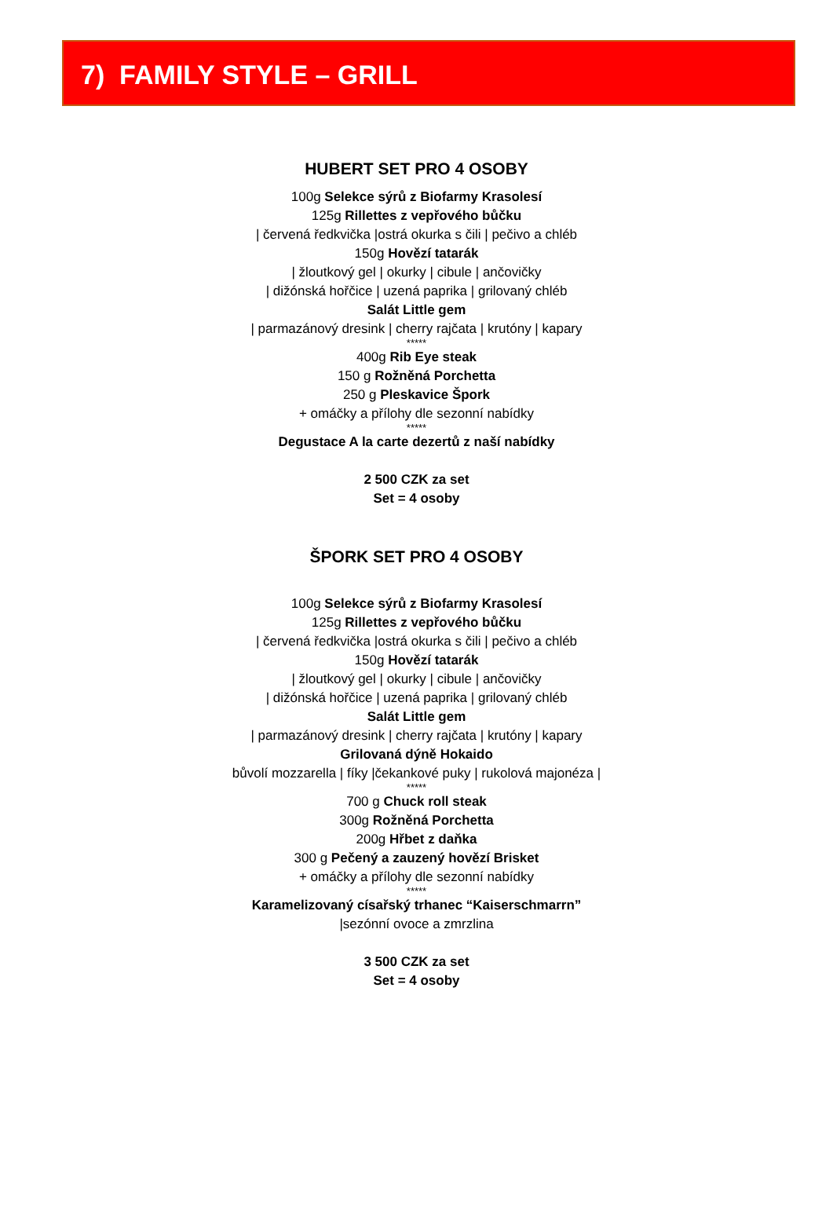7) FAMILY STYLE – GRILL
HUBERT SET PRO 4 OSOBY
100g Selekce sýrů z Biofarmy Krasolesí
125g Rillettes z vepřového bůčku
| červená ředkvička |ostrá okurka s čili | pečivo a chléb
150g Hovězí tatarák
| žloutkový gel | okurky | cibule | ančovičky
| dižónská hořčice | uzená paprika | grilovaný chléb
Salát Little gem
| parmazánový dresink | cherry rajčata | krutóny | kapary
*****
400g Rib Eye steak
150 g Rožněná Porchetta
250 g Pleskavice Špork
+ omáčky a přílohy dle sezonní nabídky
*****
Degustace A la carte dezertů z naší nabídky
2 500 CZK za set
Set = 4 osoby
ŠPORK SET PRO 4 OSOBY
100g Selekce sýrů z Biofarmy Krasolesí
125g Rillettes z vepřového bůčku
| červená ředkvička |ostrá okurka s čili | pečivo a chléb
150g Hovězí tatarák
| žloutkový gel | okurky | cibule | ančovičky
| dižónská hořčice | uzená paprika | grilovaný chléb
Salát Little gem
| parmazánový dresink | cherry rajčata | krutóny | kapary
Grilovaná dýně Hokaido
bůvolí mozzarella | fíky |čekankové puky | rukolová majonéza |
*****
700 g Chuck roll steak
300g Rožněná Porchetta
200g Hřbet z daňka
300 g Pečený a zauzený hovězí Brisket
+ omáčky a přílohy dle sezonní nabídky
*****
Karamelizovaný císařský trhanec “Kaiserschmarrn”
|sezónní ovoce a zmrzlina
3 500 CZK za set
Set = 4 osoby